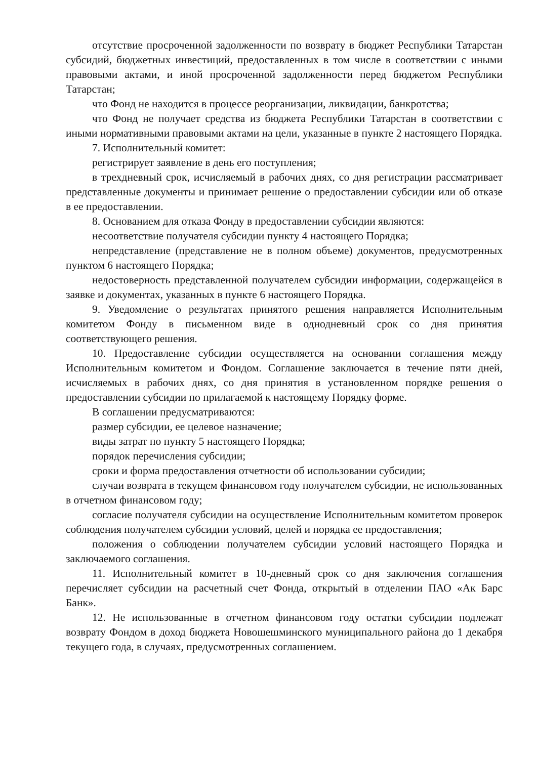отсутствие просроченной задолженности по возврату в бюджет Республики Татарстан субсидий, бюджетных инвестиций, предоставленных в том числе в соответствии с иными правовыми актами, и иной просроченной задолженности перед бюджетом Республики Татарстан;
что Фонд не находится в процессе реорганизации, ликвидации, банкротства;
что Фонд не получает средства из бюджета Республики Татарстан в соответствии с иными нормативными правовыми актами на цели, указанные в пункте 2 настоящего Порядка.
7. Исполнительный комитет:
регистрирует заявление в день его поступления;
в трехдневный срок, исчисляемый в рабочих днях, со дня регистрации рассматривает представленные документы и принимает решение о предоставлении субсидии или об отказе в ее предоставлении.
8. Основанием для отказа Фонду в предоставлении субсидии являются:
несоответствие получателя субсидии пункту 4 настоящего Порядка;
непредставление (представление не в полном объеме) документов, предусмотренных пунктом 6 настоящего Порядка;
недостоверность представленной получателем субсидии информации, содержащейся в заявке и документах, указанных в пункте 6 настоящего Порядка.
9. Уведомление о результатах принятого решения направляется Исполнительным комитетом Фонду в письменном виде в однодневный срок со дня принятия соответствующего решения.
10. Предоставление субсидии осуществляется на основании соглашения между Исполнительным комитетом и Фондом. Соглашение заключается в течение пяти дней, исчисляемых в рабочих днях, со дня принятия в установленном порядке решения о предоставлении субсидии по прилагаемой к настоящему Порядку форме.
В соглашении предусматриваются:
размер субсидии, ее целевое назначение;
виды затрат по пункту 5 настоящего Порядка;
порядок перечисления субсидии;
сроки и форма предоставления отчетности об использовании субсидии;
случаи возврата в текущем финансовом году получателем субсидии, не использованных в отчетном финансовом году;
согласие получателя субсидии на осуществление Исполнительным комитетом проверок соблюдения получателем субсидии условий, целей и порядка ее предоставления;
положения о соблюдении получателем субсидии условий настоящего Порядка и заключаемого соглашения.
11. Исполнительный комитет в 10-дневный срок со дня заключения соглашения перечисляет субсидии на расчетный счет Фонда, открытый в отделении ПАО «Ак Барс Банк».
12. Не использованные в отчетном финансовом году остатки субсидии подлежат возврату Фондом в доход бюджета Новошешминского муниципального района до 1 декабря текущего года, в случаях, предусмотренных соглашением.